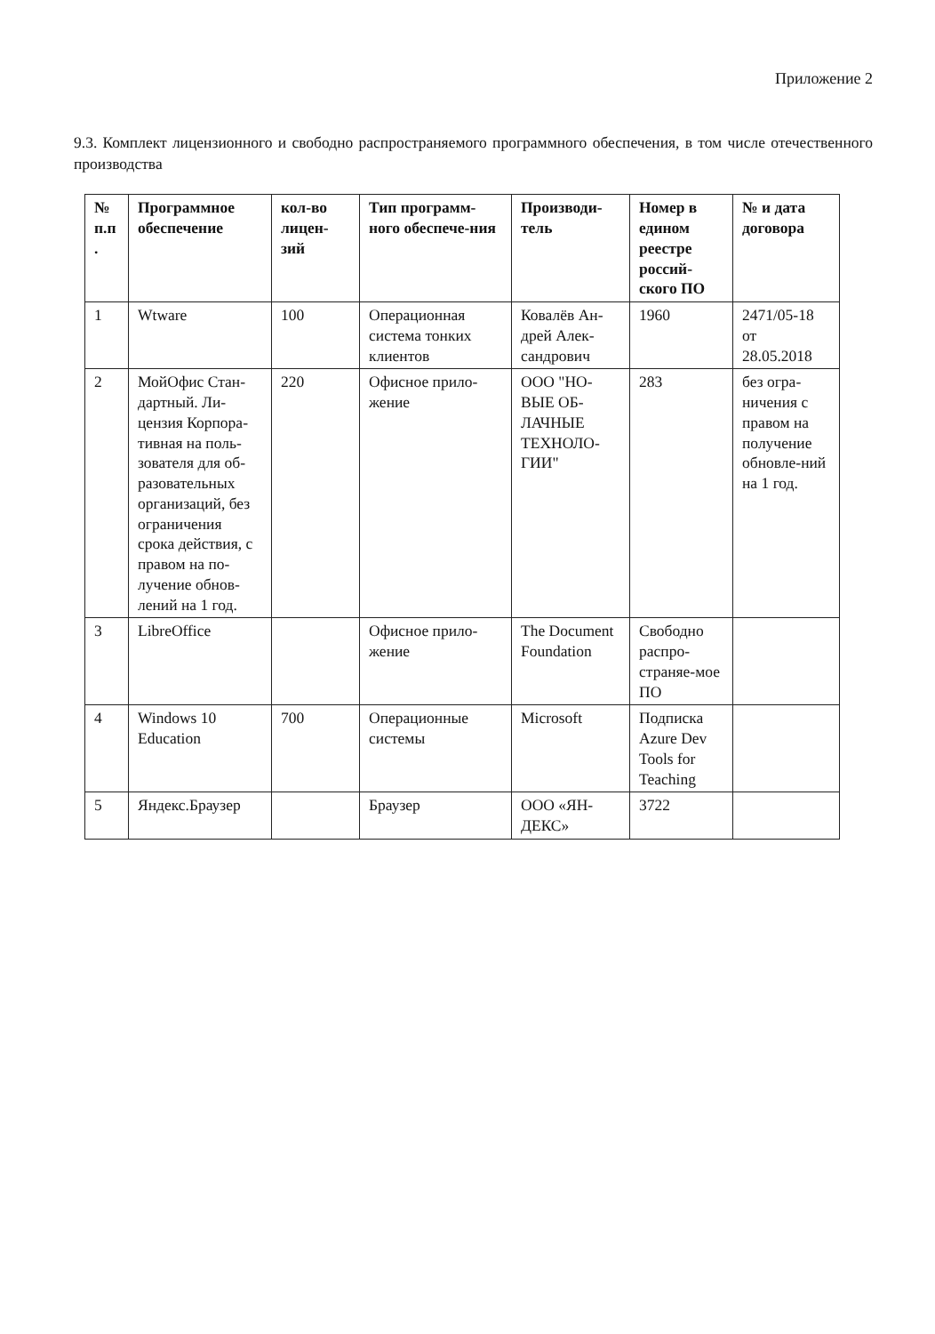Приложение 2
9.3. Комплект лицензионного и свободно распространяемого программного обеспечения, в том числе отечественного производства
| № п.п . | Программное обеспечение | кол-во лицен-зий | Тип программ-ного обеспече-ния | Производи-тель | Номер в едином реестре россий-ского ПО | № и дата договора |
| --- | --- | --- | --- | --- | --- | --- |
| 1 | Wtware | 100 | Операционная система тонких клиентов | Ковалёв Ан-дрей Алек-сандрович | 1960 | 2471/05-18 от 28.05.2018 |
| 2 | МойОфис Стан-дартный. Ли-цензия Корпора-тивная на поль-зователя для об-разовательных организаций, без ограничения срока действия, с правом на по-лучение обнов-лений на 1 год. | 220 | Офисное прило-жение | ООО "НО-ВЫЕ ОБ-ЛАЧНЫЕ ТЕХНОЛО-ГИИ" | 283 | без огра-ничения с правом на получение обновле-ний на 1 год. |
| 3 | LibreOffice | | Офисное прило-жение | The Document Foundation | Свободно распро-страняе-мое ПО | |
| 4 | Windows 10 Education | 700 | Операционные системы | Microsoft | Подписка Azure Dev Tools for Teaching | |
| 5 | Яндекс.Браузер | | Браузер | ООО «ЯН-ДЕКС» | 3722 | |